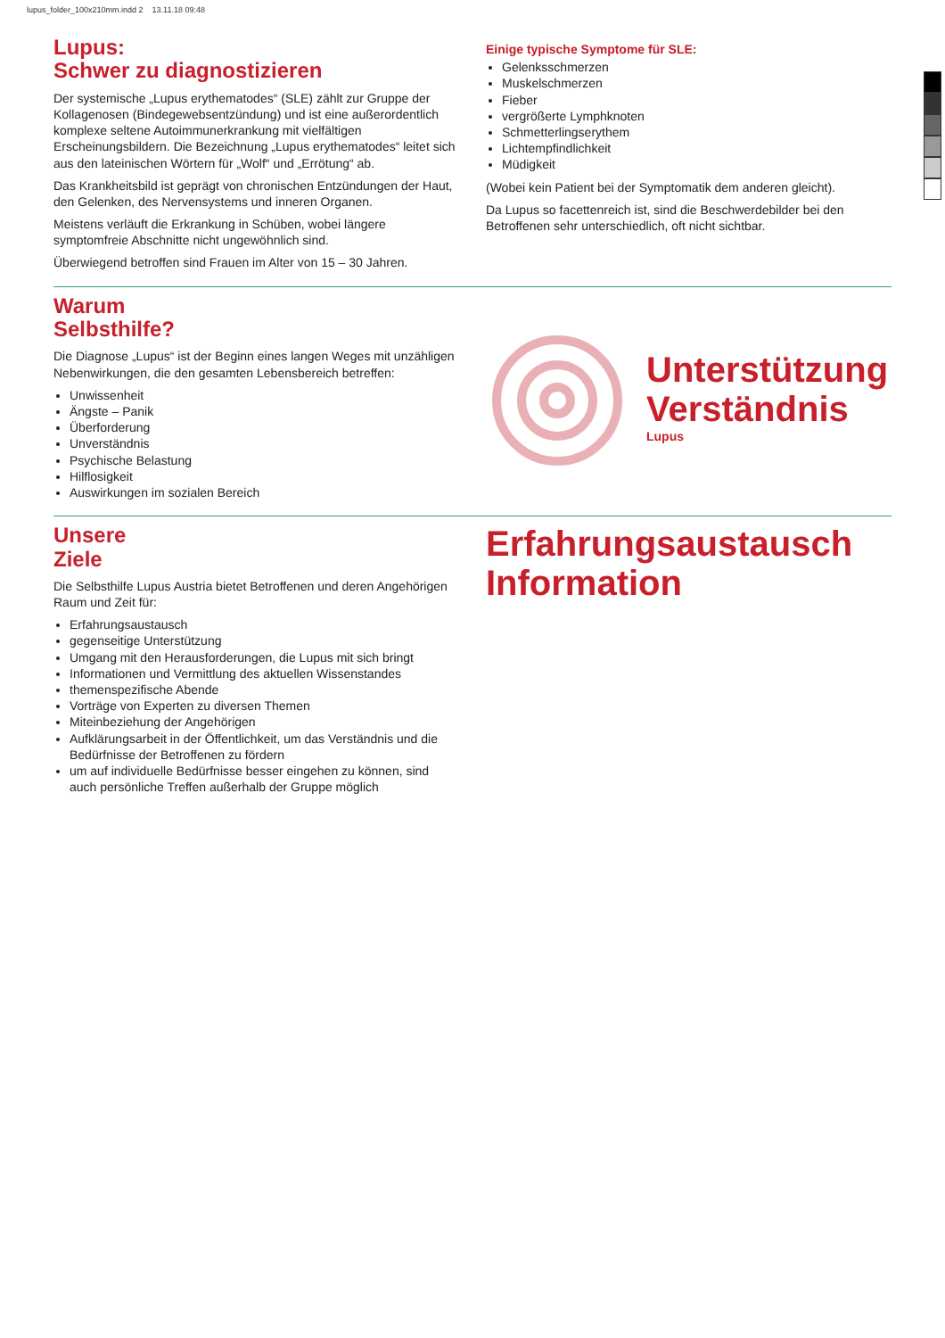lupus_folder_100x210mm.indd 2 13.11.18 09:48
Lupus:
Schwer zu diagnostizieren
Der systemische „Lupus erythematodes“ (SLE) zählt zur Gruppe der Kollagenosen (Bindegewebsentzündung) und ist eine außerordentlich komplexe seltene Autoimmunerkrankung mit vielfältigen Erscheinungsbildern. Die Bezeichnung „Lupus erythematodes“ leitet sich aus den lateinischen Wörtern für „Wolf“ und „Errötung“ ab.
Das Krankheitsbild ist geprägt von chronischen Entzündungen der Haut, den Gelenken, des Nervensystems und inneren Organen.
Meistens verläuft die Erkrankung in Schüben, wobei längere symptomfreie Abschnitte nicht ungewöhnlich sind.
Überwiegend betroffen sind Frauen im Alter von 15 – 30 Jahren.
Einige typische Symptome für SLE:
Gelenksschmerzen
Muskelschmerzen
Fieber
vergrößerte Lymphknoten
Schmetterlingserythem
Lichtempfindlichkeit
Müdigkeit
(Wobei kein Patient bei der Symptomatik dem anderen gleicht).
Da Lupus so facettenreich ist, sind die Beschwerdebilder bei den Betroffenen sehr unterschiedlich, oft nicht sichtbar.
Warum
Selbsthilfe?
Die Diagnose „Lupus“ ist der Beginn eines langen Weges mit unzähligen Nebenwirkungen, die den gesamten Lebensbereich betreffen:
Unwissenheit
Ängste – Panik
Überforderung
Unverständnis
Psychische Belastung
Hilflosigkeit
Auswirkungen im sozialen Bereich
Unterstützung
Verständnis
Lupus
Unsere
Ziele
Die Selbsthilfe Lupus Austria bietet Betroffenen und deren Angehörigen Raum und Zeit für:
Erfahrungsaustausch
gegenseitige Unterstützung
Umgang mit den Herausforderungen, die Lupus mit sich bringt
Informationen und Vermittlung des aktuellen Wissenstandes
themenspezifische Abende
Vorträge von Experten zu diversen Themen
Miteinbeziehung der Angehörigen
Aufklärungsarbeit in der Öffentlichkeit, um das Verständnis und die Bedürfnisse der Betroffenen zu fördern
um auf individuelle Bedürfnisse besser eingehen zu können, sind auch persönliche Treffen außerhalb der Gruppe möglich
Erfahrungsaustausch
Information